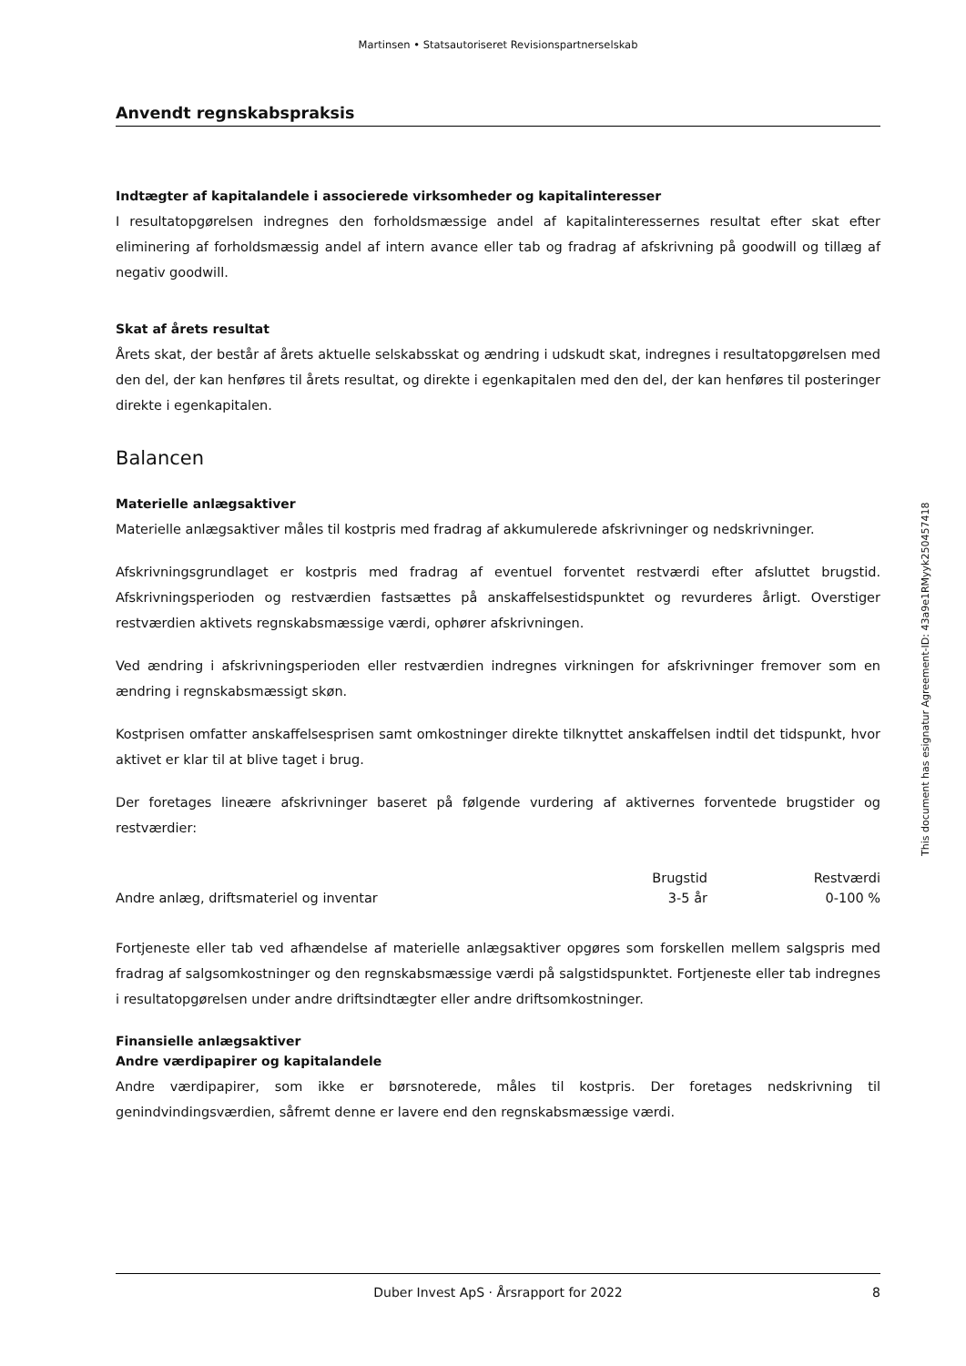Martinsen • Statsautoriseret Revisionspartnerselskab
Anvendt regnskabspraksis
Indtægter af kapitalandele i associerede virksomheder og kapitalinteresser
I resultatopgørelsen indregnes den forholdsmæssige andel af kapitalinteressernes resultat efter skat efter eliminering af forholdsmæssig andel af intern avance eller tab og fradrag af afskrivning på goodwill og tillæg af negativ goodwill.
Skat af årets resultat
Årets skat, der består af årets aktuelle selskabsskat og ændring i udskudt skat, indregnes i resultatopgørelsen med den del, der kan henføres til årets resultat, og direkte i egenkapitalen med den del, der kan henføres til posteringer direkte i egenkapitalen.
Balancen
Materielle anlægsaktiver
Materielle anlægsaktiver måles til kostpris med fradrag af akkumulerede afskrivninger og nedskrivninger.
Afskrivningsgrundlaget er kostpris med fradrag af eventuel forventet restværdi efter afsluttet brugstid. Afskrivningsperioden og restværdien fastsættes på anskaffelsestidspunktet og revurderes årligt. Overstiger restværdien aktivets regnskabsmæssige værdi, ophører afskrivningen.
Ved ændring i afskrivningsperioden eller restværdien indregnes virkningen for afskrivninger fremover som en ændring i regnskabsmæssigt skøn.
Kostprisen omfatter anskaffelsesprisen samt omkostninger direkte tilknyttet anskaffelsen indtil det tidspunkt, hvor aktivet er klar til at blive taget i brug.
Der foretages lineære afskrivninger baseret på følgende vurdering af aktivernes forventede brugstider og restværdier:
| | Brugstid | Restværdi |
| --- | --- | --- |
| Andre anlæg, driftsmateriel og inventar | 3-5 år | 0-100 % |
Fortjeneste eller tab ved afhændelse af materielle anlægsaktiver opgøres som forskellen mellem salgspris med fradrag af salgsomkostninger og den regnskabsmæssige værdi på salgstidspunktet. Fortjeneste eller tab indregnes i resultatopgørelsen under andre driftsindtægter eller andre driftsomkostninger.
Finansielle anlægsaktiver
Andre værdipapirer og kapitalandele
Andre værdipapirer, som ikke er børsnoterede, måles til kostpris. Der foretages nedskrivning til genindvindingsværdien, såfremt denne er lavere end den regnskabsmæssige værdi.
Duber Invest ApS · Årsrapport for 2022 8
This document has esignatur Agreement-ID: 43a9e1RMyyk250457418